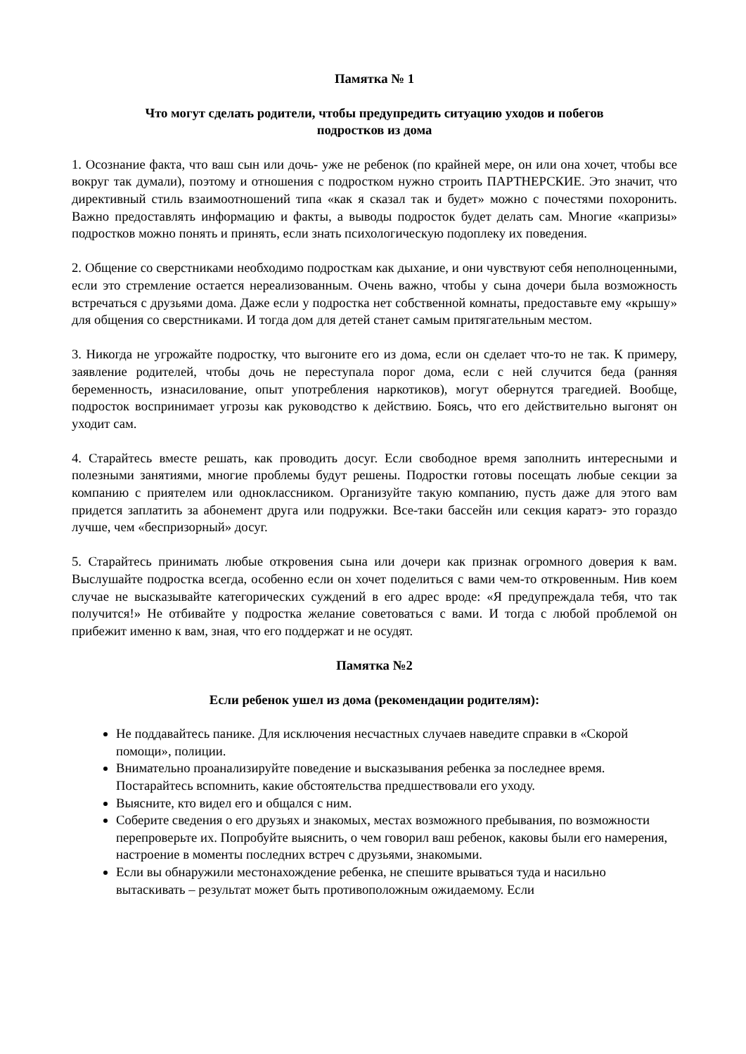Памятка № 1
Что могут сделать родители, чтобы предупредить ситуацию уходов и побегов
подростков из дома
1. Осознание факта, что ваш сын или дочь- уже не ребенок (по крайней мере, он или она хочет, чтобы все вокруг так думали), поэтому и отношения с подростком нужно строить ПАРТНЕРСКИЕ. Это значит, что директивный стиль взаимоотношений типа «как я сказал так и будет» можно с почестями похоронить. Важно предоставлять информацию и факты, а выводы подросток будет делать сам. Многие «капризы» подростков можно понять и принять, если знать психологическую подоплеку их поведения.
2. Общение со сверстниками необходимо подросткам как дыхание, и они чувствуют себя неполноценными, если это стремление остается нереализованным. Очень важно, чтобы у сына дочери была возможность встречаться с друзьями дома. Даже если у подростка нет собственной комнаты, предоставьте ему «крышу» для общения со сверстниками. И тогда дом для детей станет самым притягательным местом.
3. Никогда не угрожайте подростку, что выгоните его из дома, если он сделает что-то не так. К примеру, заявление родителей, чтобы дочь не переступала порог дома, если с ней случится беда (ранняя беременность, изнасилование, опыт употребления наркотиков), могут обернутся трагедией. Вообще, подросток воспринимает угрозы как руководство к действию. Боясь, что его действительно выгонят он уходит сам.
4. Старайтесь вместе решать, как проводить досуг. Если свободное время заполнить интересными и полезными занятиями, многие проблемы будут решены. Подростки готовы посещать любые секции за компанию с приятелем или одноклассником. Организуйте такую компанию, пусть даже для этого вам придется заплатить за абонемент друга или подружки. Все-таки бассейн или секция каратэ- это гораздо лучше, чем «беспризорный» досуг.
5. Старайтесь принимать любые откровения сына или дочери как признак огромного доверия к вам. Выслушайте подростка всегда, особенно если он хочет поделиться с вами чем-то откровенным. Нив коем случае не высказывайте категорических суждений в его адрес вроде: «Я предупреждала тебя, что так получится!» Не отбивайте у подростка желание советоваться с вами. И тогда с любой проблемой он прибежит именно к вам, зная, что его поддержат и не осудят.
Памятка №2
Если ребенок ушел из дома (рекомендации родителям):
Не поддавайтесь панике. Для исключения несчастных случаев наведите справки в «Скорой помощи», полиции.
Внимательно проанализируйте поведение и высказывания ребенка за последнее время. Постарайтесь вспомнить, какие обстоятельства предшествовали его уходу.
Выясните, кто видел его и общался с ним.
Соберите сведения о его друзьях и знакомых, местах возможного пребывания, по возможности перепроверьте их. Попробуйте выяснить, о чем говорил ваш ребенок, каковы были его намерения, настроение в моменты последних встреч с друзьями, знакомыми.
Если вы обнаружили местонахождение ребенка, не спешите врываться туда и насильно вытаскивать – результат может быть противоположным ожидаемому. Если